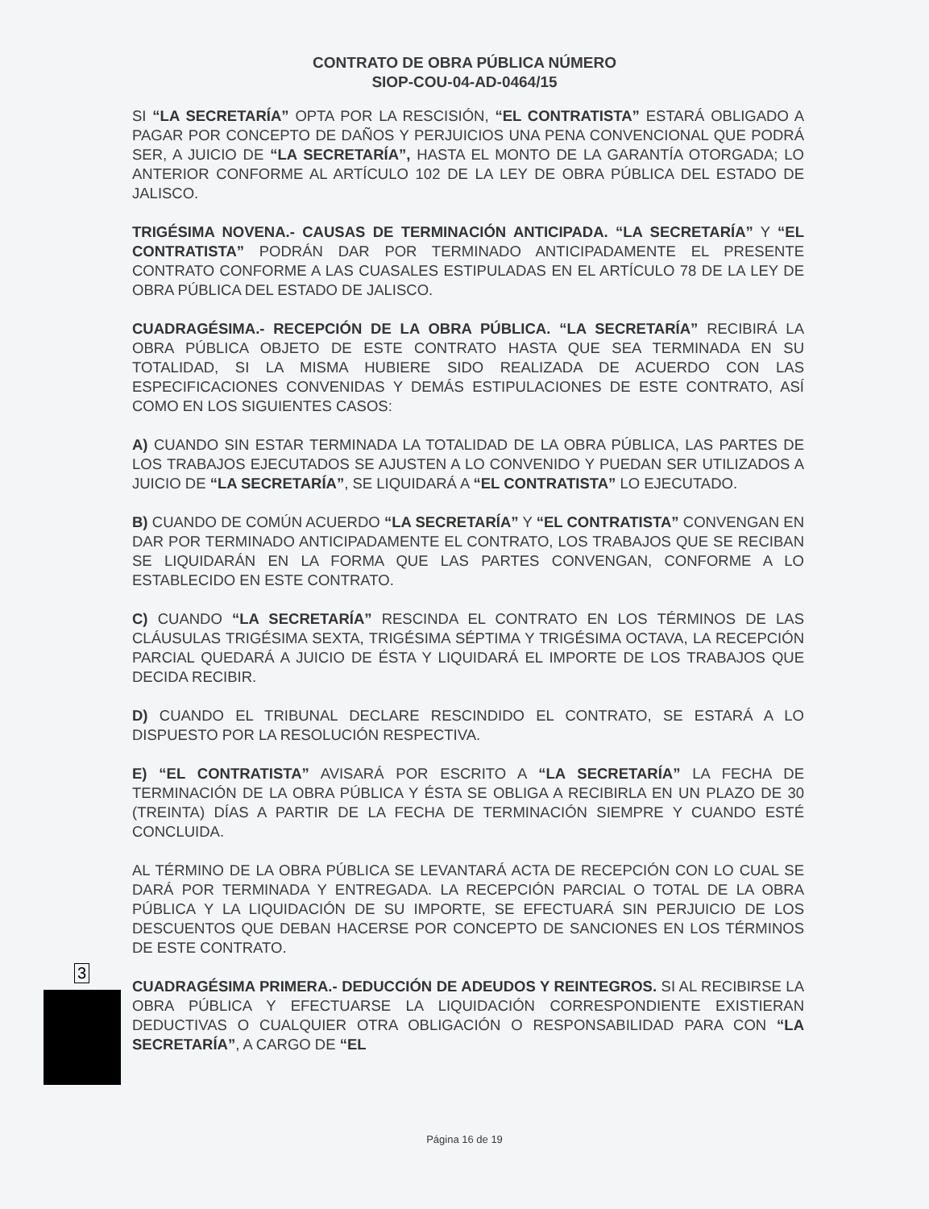CONTRATO DE OBRA PÚBLICA NÚMERO
SIOP-COU-04-AD-0464/15
SI “LA SECRETARÍA” OPTA POR LA RESCISIÓN, “EL CONTRATISTA” ESTARÁ OBLIGADO A PAGAR POR CONCEPTO DE DAÑOS Y PERJUICIOS UNA PENA CONVENCIONAL QUE PODRÁ SER, A JUICIO DE “LA SECRETARÍA”, HASTA EL MONTO DE LA GARANTÍA OTORGADA; LO ANTERIOR CONFORME AL ARTÍCULO 102 DE LA LEY DE OBRA PÚBLICA DEL ESTADO DE JALISCO.
TRIGÉSIMA NOVENA.- CAUSAS DE TERMINACIÓN ANTICIPADA. “LA SECRETARÍA” Y “EL CONTRATISTA” PODRÁN DAR POR TERMINADO ANTICIPADAMENTE EL PRESENTE CONTRATO CONFORME A LAS CUASALES ESTIPULADAS EN EL ARTÍCULO 78 DE LA LEY DE OBRA PÚBLICA DEL ESTADO DE JALISCO.
CUADRAGÉSIMA.- RECEPCIÓN DE LA OBRA PÚBLICA. “LA SECRETARÍA” RECIBIRÁ LA OBRA PÚBLICA OBJETO DE ESTE CONTRATO HASTA QUE SEA TERMINADA EN SU TOTALIDAD, SI LA MISMA HUBIERE SIDO REALIZADA DE ACUERDO CON LAS ESPECIFICACIONES CONVENIDAS Y DEMÁS ESTIPULACIONES DE ESTE CONTRATO, ASÍ COMO EN LOS SIGUIENTES CASOS:
A) CUANDO SIN ESTAR TERMINADA LA TOTALIDAD DE LA OBRA PÚBLICA, LAS PARTES DE LOS TRABAJOS EJECUTADOS SE AJUSTEN A LO CONVENIDO Y PUEDAN SER UTILIZADOS A JUICIO DE “LA SECRETARÍA”, SE LIQUIDARÁ A “EL CONTRATISTA” LO EJECUTADO.
B) CUANDO DE COMÚN ACUERDO “LA SECRETARÍA” Y “EL CONTRATISTA” CONVENGAN EN DAR POR TERMINADO ANTICIPADAMENTE EL CONTRATO, LOS TRABAJOS QUE SE RECIBAN SE LIQUIDARÁN EN LA FORMA QUE LAS PARTES CONVENGAN, CONFORME A LO ESTABLECIDO EN ESTE CONTRATO.
C) CUANDO “LA SECRETARÍA” RESCINDA EL CONTRATO EN LOS TÉRMINOS DE LAS CLÁUSULAS TRIGÉSIMA SEXTA, TRIGÉSIMA SÉPTIMA Y TRIGÉSIMA OCTAVA, LA RECEPCIÓN PARCIAL QUEDARÁ A JUICIO DE ÉSTA Y LIQUIDARÁ EL IMPORTE DE LOS TRABAJOS QUE DECIDA RECIBIR.
D) CUANDO EL TRIBUNAL DECLARE RESCINDIDO EL CONTRATO, SE ESTARÁ A LO DISPUESTO POR LA RESOLUCIÓN RESPECTIVA.
E) “EL CONTRATISTA” AVISARÁ POR ESCRITO A “LA SECRETARÍA” LA FECHA DE TERMINACIÓN DE LA OBRA PÚBLICA Y ÉSTA SE OBLIGA A RECIBIRLA EN UN PLAZO DE 30 (TREINTA) DÍAS A PARTIR DE LA FECHA DE TERMINACIÓN SIEMPRE Y CUANDO ESTÉ CONCLUIDA.
AL TÉRMINO DE LA OBRA PÚBLICA SE LEVANTARÁ ACTA DE RECEPCIÓN CON LO CUAL SE DARÁ POR TERMINADA Y ENTREGADA. LA RECEPCIÓN PARCIAL O TOTAL DE LA OBRA PÚBLICA Y LA LIQUIDACIÓN DE SU IMPORTE, SE EFECTUARÁ SIN PERJUICIO DE LOS DESCUENTOS QUE DEBAN HACERSE POR CONCEPTO DE SANCIONES EN LOS TÉRMINOS DE ESTE CONTRATO.
CUADRAGÉSIMA PRIMERA.- DEDUCCIÓN DE ADEUDOS Y REINTEGROS. SI AL RECIBIRSE LA OBRA PÚBLICA Y EFECTUARSE LA LIQUIDACIÓN CORRESPONDIENTE EXISTIERAN DEDUCTIVAS O CUALQUIER OTRA OBLIGACIÓN O RESPONSABILIDAD PARA CON “LA SECRETARÍA”, A CARGO DE “EL
3
Página 16 de 19